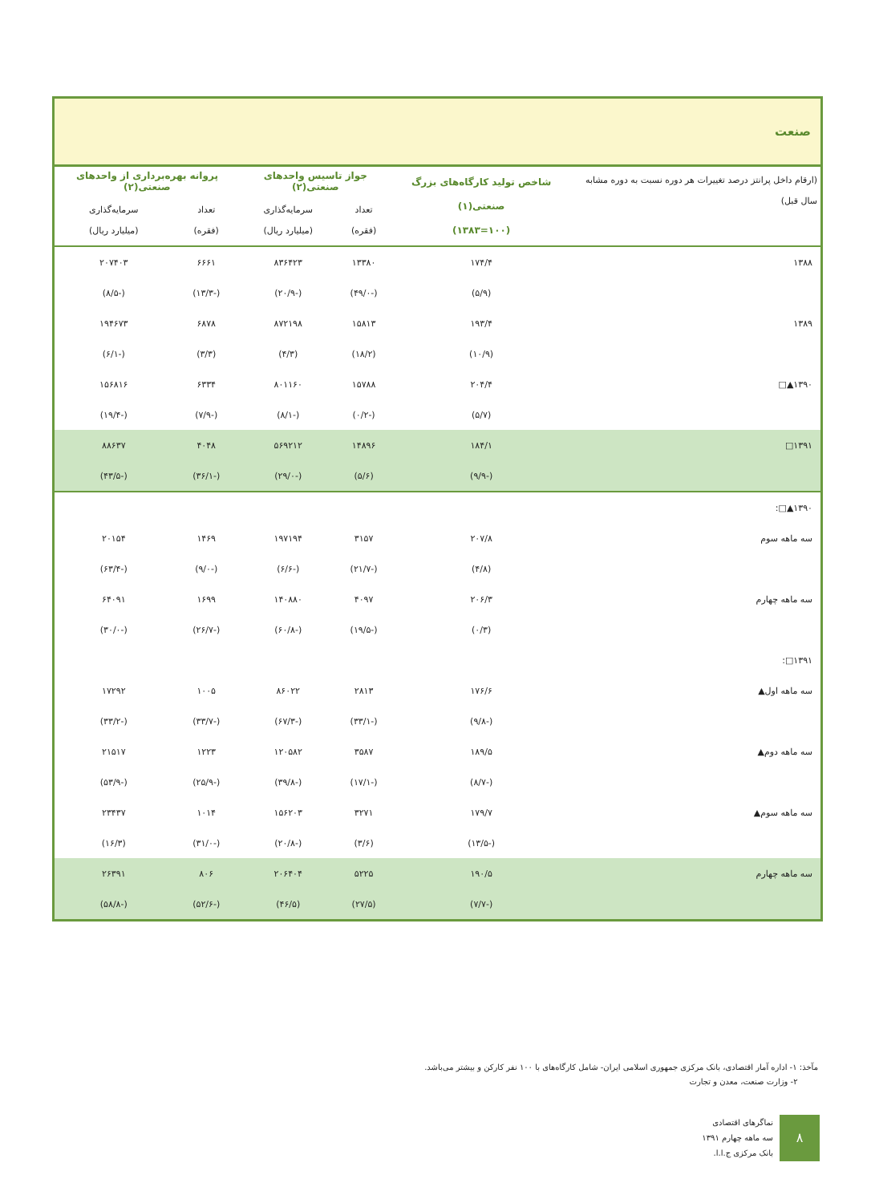صنعت
| (ارقام داخل پرانتز درصد تغییرات هر دوره نسبت به دوره مشابه سال قبل) | شاخص تولید کارگاه‌های بزرگ صنعتی(۱) (۱۰۰=۱۳۸۳) | جواز تاسیس واحدهای صنعتی(۲) | | پروانه بهره‌برداری از واحدهای صنعتی(۲) | |
| --- | --- | --- | --- | --- | --- |
| | | تعداد (فقره) | سرمایه‌گذاری (میلیارد ریال) | تعداد (فقره) | سرمایه‌گذاری (میلیارد ریال) |
| ۱۳۸۸ | ۱۷۴/۴ | ۱۳۳۸۰ | ۸۳۶۴۲۳ | ۶۶۶۱ | ۲۰۷۴۰۳ |
| | (۵/۹) | (-۴۹/۰) | (-۲۰/۹) | (-۱۳/۳) | (-۸/۵) |
| ۱۳۸۹ | ۱۹۳/۴ | ۱۵۸۱۳ | ۸۷۲۱۹۸ | ۶۸۷۸ | ۱۹۴۶۷۳ |
| | (۱۰/۹) | (۱۸/۲) | (۴/۳) | (۳/۳) | (-۶/۱) |
| ۱۳۹۰▲□ | ۲۰۴/۴ | ۱۵۷۸۸ | ۸۰۱۱۶۰ | ۶۳۳۴ | ۱۵۶۸۱۶ |
| | (۵/۷) | (-۰/۲) | (-۸/۱) | (-۷/۹) | (-۱۹/۴) |
| ۱۳۹۱□ | ۱۸۴/۱ | ۱۴۸۹۶ | ۵۶۹۲۱۲ | ۴۰۴۸ | ۸۸۶۳۷ |
| | (-۹/۹) | (۵/۶) | (-۲۹/۰) | (-۳۶/۱) | (-۴۳/۵) |
| ۱۳۹۰▲□: | | | | | |
| سه ماهه سوم | ۲۰۷/۸ | ۳۱۵۷ | ۱۹۷۱۹۴ | ۱۴۶۹ | ۲۰۱۵۴ |
| | (۴/۸) | (-۲۱/۷) | (-۶/۶) | (-۹/۰) | (-۶۳/۴) |
| سه ماهه چهارم | ۲۰۶/۳ | ۴۰۹۷ | ۱۴۰۸۸۰ | ۱۶۹۹ | ۶۴۰۹۱ |
| | (۰/۳) | (-۱۹/۵) | (-۶۰/۸) | (-۲۶/۷) | (-۳۰/۰) |
| ۱۳۹۱□: | | | | | |
| سه ماهه اول▲ | ۱۷۶/۶ | ۲۸۱۳ | ۸۶۰۲۲ | ۱۰۰۵ | ۱۷۲۹۲ |
| | (-۹/۸) | (-۳۳/۱) | (-۶۷/۳) | (-۳۳/۷) | (-۳۳/۲) |
| سه ماهه دوم▲ | ۱۸۹/۵ | ۳۵۸۷ | ۱۲۰۵۸۲ | ۱۲۲۳ | ۲۱۵۱۷ |
| | (-۸/۷) | (-۱۷/۱) | (-۳۹/۸) | (-۲۵/۹) | (-۵۳/۹) |
| سه ماهه سوم▲ | ۱۷۹/۷ | ۳۲۷۱ | ۱۵۶۲۰۳ | ۱۰۱۴ | ۲۳۴۳۷ |
| | (-۱۳/۵) | (۳/۶) | (-۲۰/۸) | (-۳۱/۰) | (۱۶/۳) |
| سه ماهه چهارم | ۱۹۰/۵ | ۵۲۲۵ | ۲۰۶۴۰۴ | ۸۰۶ | ۲۶۳۹۱ |
| | (-۷/۷) | (۲۷/۵) | (۴۶/۵) | (-۵۲/۶) | (-۵۸/۸) |
مآخذ: ۱- اداره آمار اقتصادی، بانک مرکزی جمهوری اسلامی ایران- شامل کارگاه‌های با ۱۰۰ نفر کارکن و بیشتر می‌باشد.
۲- وزارت صنعت، معدن و تجارت
۸
نماگرهای اقتصادی
سه ماهه چهارم ۱۳۹۱
بانک مرکزی ج.ا.ا.